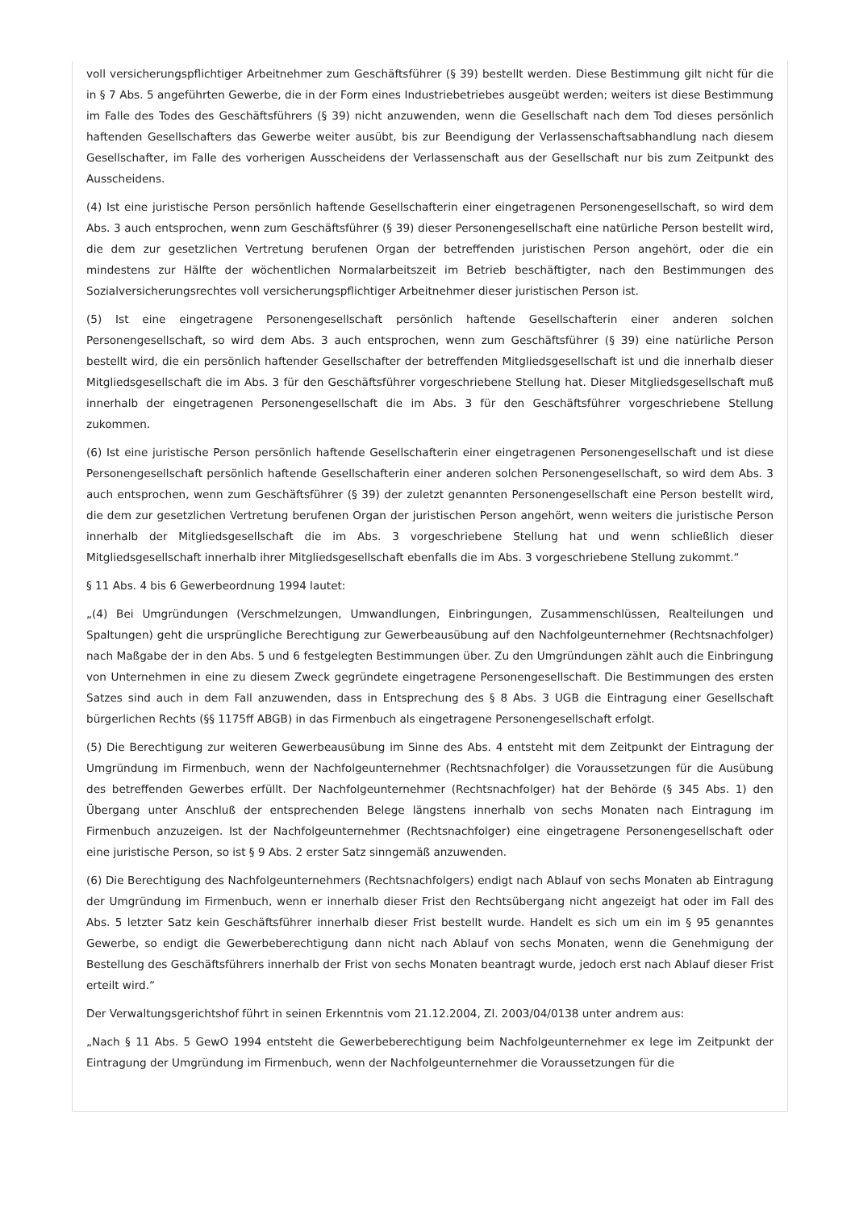voll versicherungspflichtiger Arbeitnehmer zum Geschäftsführer (§ 39) bestellt werden. Diese Bestimmung gilt nicht für die in § 7 Abs. 5 angeführten Gewerbe, die in der Form eines Industriebetriebes ausgeübt werden; weiters ist diese Bestimmung im Falle des Todes des Geschäftsführers (§ 39) nicht anzuwenden, wenn die Gesellschaft nach dem Tod dieses persönlich haftenden Gesellschafters das Gewerbe weiter ausübt, bis zur Beendigung der Verlassenschaftsabhandlung nach diesem Gesellschafter, im Falle des vorherigen Ausscheidens der Verlassenschaft aus der Gesellschaft nur bis zum Zeitpunkt des Ausscheidens.
(4) Ist eine juristische Person persönlich haftende Gesellschafterin einer eingetragenen Personengesellschaft, so wird dem Abs. 3 auch entsprochen, wenn zum Geschäftsführer (§ 39) dieser Personengesellschaft eine natürliche Person bestellt wird, die dem zur gesetzlichen Vertretung berufenen Organ der betreffenden juristischen Person angehört, oder die ein mindestens zur Hälfte der wöchentlichen Normalarbeitszeit im Betrieb beschäftigter, nach den Bestimmungen des Sozialversicherungsrechtes voll versicherungspflichtiger Arbeitnehmer dieser juristischen Person ist.
(5) Ist eine eingetragene Personengesellschaft persönlich haftende Gesellschafterin einer anderen solchen Personengesellschaft, so wird dem Abs. 3 auch entsprochen, wenn zum Geschäftsführer (§ 39) eine natürliche Person bestellt wird, die ein persönlich haftender Gesellschafter der betreffenden Mitgliedsgesellschaft ist und die innerhalb dieser Mitgliedsgesellschaft die im Abs. 3 für den Geschäftsführer vorgeschriebene Stellung hat. Dieser Mitgliedsgesellschaft muß innerhalb der eingetragenen Personengesellschaft die im Abs. 3 für den Geschäftsführer vorgeschriebene Stellung zukommen.
(6) Ist eine juristische Person persönlich haftende Gesellschafterin einer eingetragenen Personengesellschaft und ist diese Personengesellschaft persönlich haftende Gesellschafterin einer anderen solchen Personengesellschaft, so wird dem Abs. 3 auch entsprochen, wenn zum Geschäftsführer (§ 39) der zuletzt genannten Personengesellschaft eine Person bestellt wird, die dem zur gesetzlichen Vertretung berufenen Organ der juristischen Person angehört, wenn weiters die juristische Person innerhalb der Mitgliedsgesellschaft die im Abs. 3 vorgeschriebene Stellung hat und wenn schließlich dieser Mitgliedsgesellschaft innerhalb ihrer Mitgliedsgesellschaft ebenfalls die im Abs. 3 vorgeschriebene Stellung zukommt.“
§ 11 Abs. 4 bis 6 Gewerbeordnung 1994 lautet:
„(4) Bei Umgründungen (Verschmelzungen, Umwandlungen, Einbringungen, Zusammenschlüssen, Realteilungen und Spaltungen) geht die ursprüngliche Berechtigung zur Gewerbeausübung auf den Nachfolgeunternehmer (Rechtsnachfolger) nach Maßgabe der in den Abs. 5 und 6 festgelegten Bestimmungen über. Zu den Umgründungen zählt auch die Einbringung von Unternehmen in eine zu diesem Zweck gegründete eingetragene Personengesellschaft. Die Bestimmungen des ersten Satzes sind auch in dem Fall anzuwenden, dass in Entsprechung des § 8 Abs. 3 UGB die Eintragung einer Gesellschaft bürgerlichen Rechts (§§ 1175ff ABGB) in das Firmenbuch als eingetragene Personengesellschaft erfolgt.
(5) Die Berechtigung zur weiteren Gewerbeausübung im Sinne des Abs. 4 entsteht mit dem Zeitpunkt der Eintragung der Umgründung im Firmenbuch, wenn der Nachfolgeunternehmer (Rechtsnachfolger) die Voraussetzungen für die Ausübung des betreffenden Gewerbes erfüllt. Der Nachfolgeunternehmer (Rechtsnachfolger) hat der Behörde (§ 345 Abs. 1) den Übergang unter Anschluß der entsprechenden Belege längstens innerhalb von sechs Monaten nach Eintragung im Firmenbuch anzuzeigen. Ist der Nachfolgeunternehmer (Rechtsnachfolger) eine eingetragene Personengesellschaft oder eine juristische Person, so ist § 9 Abs. 2 erster Satz sinngemäß anzuwenden.
(6) Die Berechtigung des Nachfolgeunternehmers (Rechtsnachfolgers) endigt nach Ablauf von sechs Monaten ab Eintragung der Umgründung im Firmenbuch, wenn er innerhalb dieser Frist den Rechtsübergang nicht angezeigt hat oder im Fall des Abs. 5 letzter Satz kein Geschäftsführer innerhalb dieser Frist bestellt wurde. Handelt es sich um ein im § 95 genanntes Gewerbe, so endigt die Gewerbeberechtigung dann nicht nach Ablauf von sechs Monaten, wenn die Genehmigung der Bestellung des Geschäftsführers innerhalb der Frist von sechs Monaten beantragt wurde, jedoch erst nach Ablauf dieser Frist erteilt wird.“
Der Verwaltungsgerichtshof führt in seinen Erkenntnis vom 21.12.2004, Zl. 2003/04/0138 unter andrem aus:
„Nach § 11 Abs. 5 GewO 1994 entsteht die Gewerbeberechtigung beim Nachfolgeunternehmer ex lege im Zeitpunkt der Eintragung der Umgründung im Firmenbuch, wenn der Nachfolgeunternehmer die Voraussetzungen für die